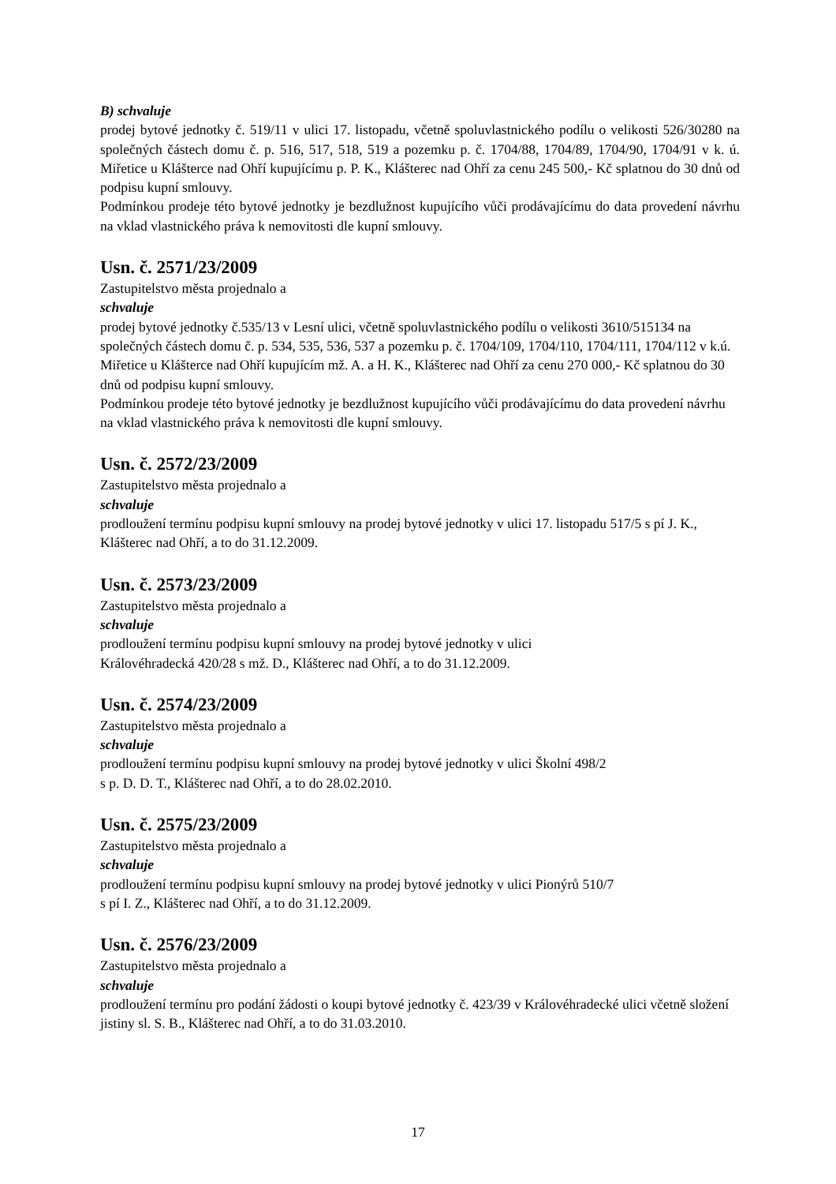B) schvaluje
prodej bytové jednotky č. 519/11 v ulici 17. listopadu, včetně spoluvlastnického podílu o velikosti 526/30280 na společných částech domu č. p. 516, 517, 518, 519 a pozemku p. č. 1704/88, 1704/89, 1704/90, 1704/91 v k. ú. Miřetice u Klášterce nad Ohří kupujícímu p. P. K., Klášterec nad Ohří za cenu 245 500,- Kč splatnou do 30 dnů od podpisu kupní smlouvy.
Podmínkou prodeje této bytové jednotky je bezdlužnost kupujícího vůči prodávajícímu do data provedení návrhu na vklad vlastnického práva k nemovitosti dle kupní smlouvy.
Usn. č. 2571/23/2009
Zastupitelstvo města projednalo a
schvaluje
prodej bytové jednotky č.535/13 v Lesní ulici, včetně spoluvlastnického podílu o velikosti 3610/515134 na společných částech domu č. p. 534, 535, 536, 537 a pozemku p. č. 1704/109, 1704/110, 1704/111, 1704/112 v k.ú. Miřetice u Klášterce nad Ohří kupujícím mž. A. a H. K., Klášterec nad Ohří za cenu 270 000,- Kč splatnou do 30 dnů od podpisu kupní smlouvy.
Podmínkou prodeje této bytové jednotky je bezdlužnost kupujícího vůči prodávajícímu do data provedení návrhu na vklad vlastnického práva k nemovitosti dle kupní smlouvy.
Usn. č. 2572/23/2009
Zastupitelstvo města projednalo a
schvaluje
prodloužení termínu podpisu kupní smlouvy na prodej bytové jednotky v ulici 17. listopadu 517/5 s pí J. K., Klášterec nad Ohří, a to do 31.12.2009.
Usn. č. 2573/23/2009
Zastupitelstvo města projednalo a
schvaluje
prodloužení termínu podpisu kupní smlouvy na prodej bytové jednotky v ulici
Královéhradecká 420/28 s mž. D., Klášterec nad Ohří, a to do 31.12.2009.
Usn. č. 2574/23/2009
Zastupitelstvo města projednalo a
schvaluje
prodloužení termínu podpisu kupní smlouvy na prodej bytové jednotky v ulici Školní 498/2
s p. D. D. T., Klášterec nad Ohří, a to do 28.02.2010.
Usn. č. 2575/23/2009
Zastupitelstvo města projednalo a
schvaluje
prodloužení termínu podpisu kupní smlouvy na prodej bytové jednotky v ulici Pionýrů 510/7
s pí I. Z., Klášterec nad Ohří, a to do 31.12.2009.
Usn. č. 2576/23/2009
Zastupitelstvo města projednalo a
schvaluje
prodloužení termínu pro podání žádosti o koupi bytové jednotky č. 423/39 v Královéhradecké ulici včetně složení jistiny sl. S. B., Klášterec nad Ohří, a to do 31.03.2010.
17